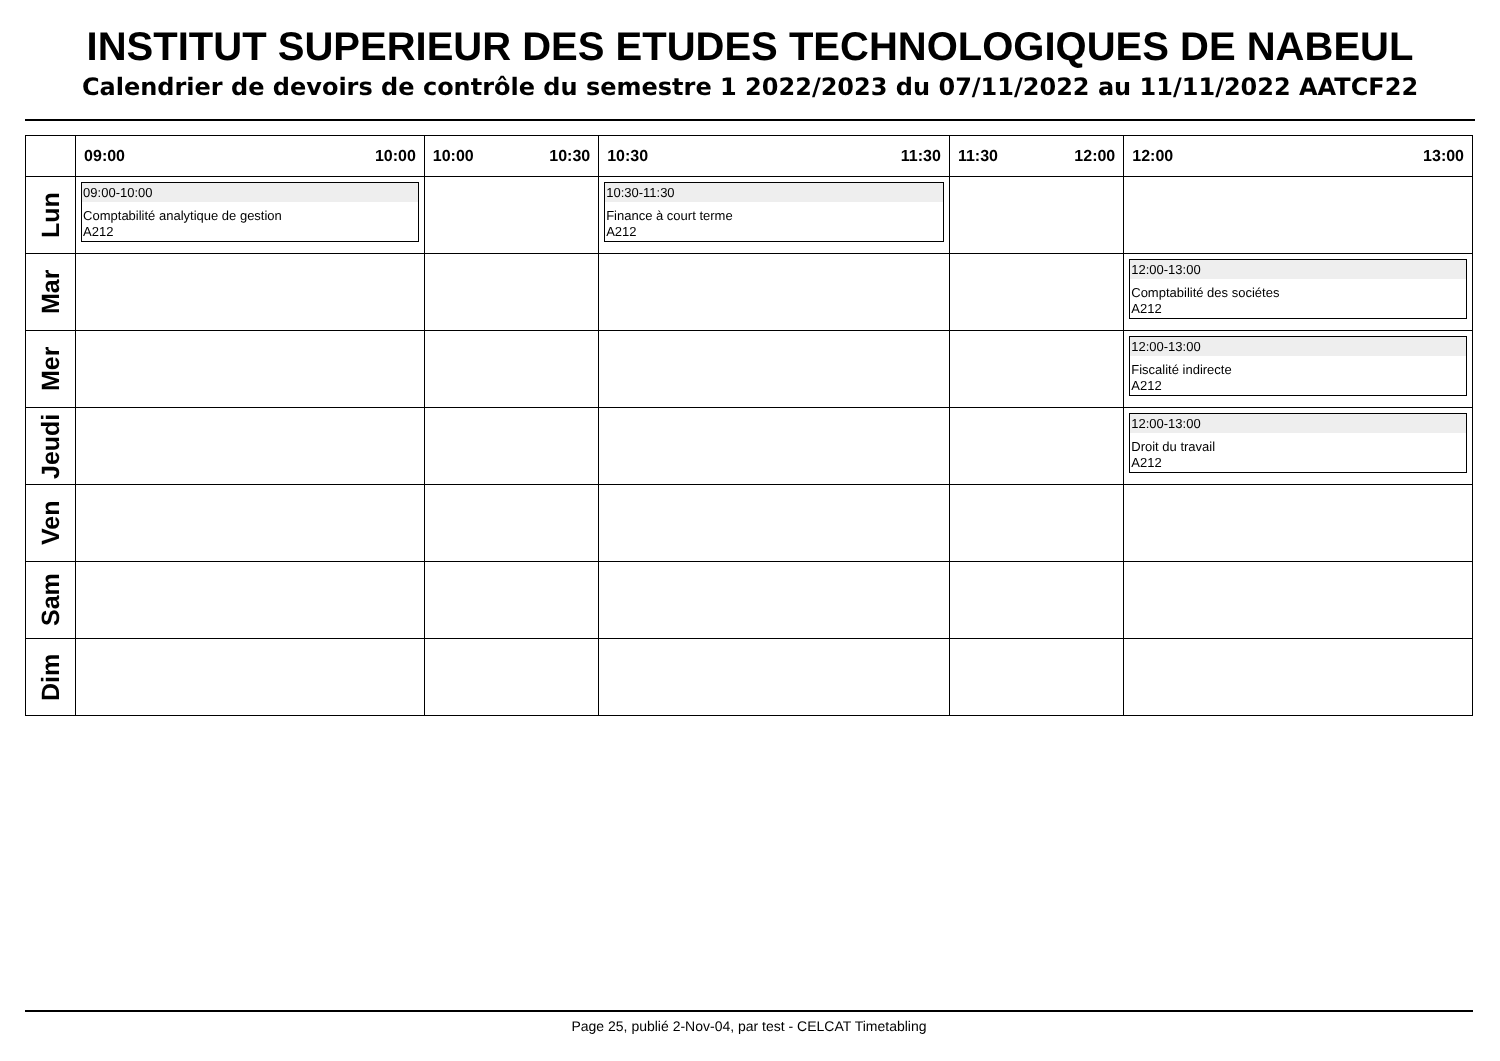INSTITUT SUPERIEUR DES ETUDES TECHNOLOGIQUES DE NABEUL
Calendrier de devoirs de contrôle du semestre 1 2022/2023 du 07/11/2022 au 11/11/2022 AATCF22
| | 09:00 10:00 | 10:00 10:30 | 10:30 11:30 | 11:30 12:00 | 12:00 13:00 |
| --- | --- | --- | --- | --- | --- |
| Lun | 09:00-10:00 Comptabilité analytique de gestion A212 | | 10:30-11:30 Finance à court terme A212 | | |
| Mar | | | | | 12:00-13:00 Comptabilité des sociétes A212 |
| Mer | | | | | 12:00-13:00 Fiscalité indirecte A212 |
| Jeudi | | | | | 12:00-13:00 Droit du travail A212 |
| Ven | | | | | |
| Sam | | | | | |
| Dim | | | | | |
Page 25, publié 2-Nov-04, par test - CELCAT Timetabling